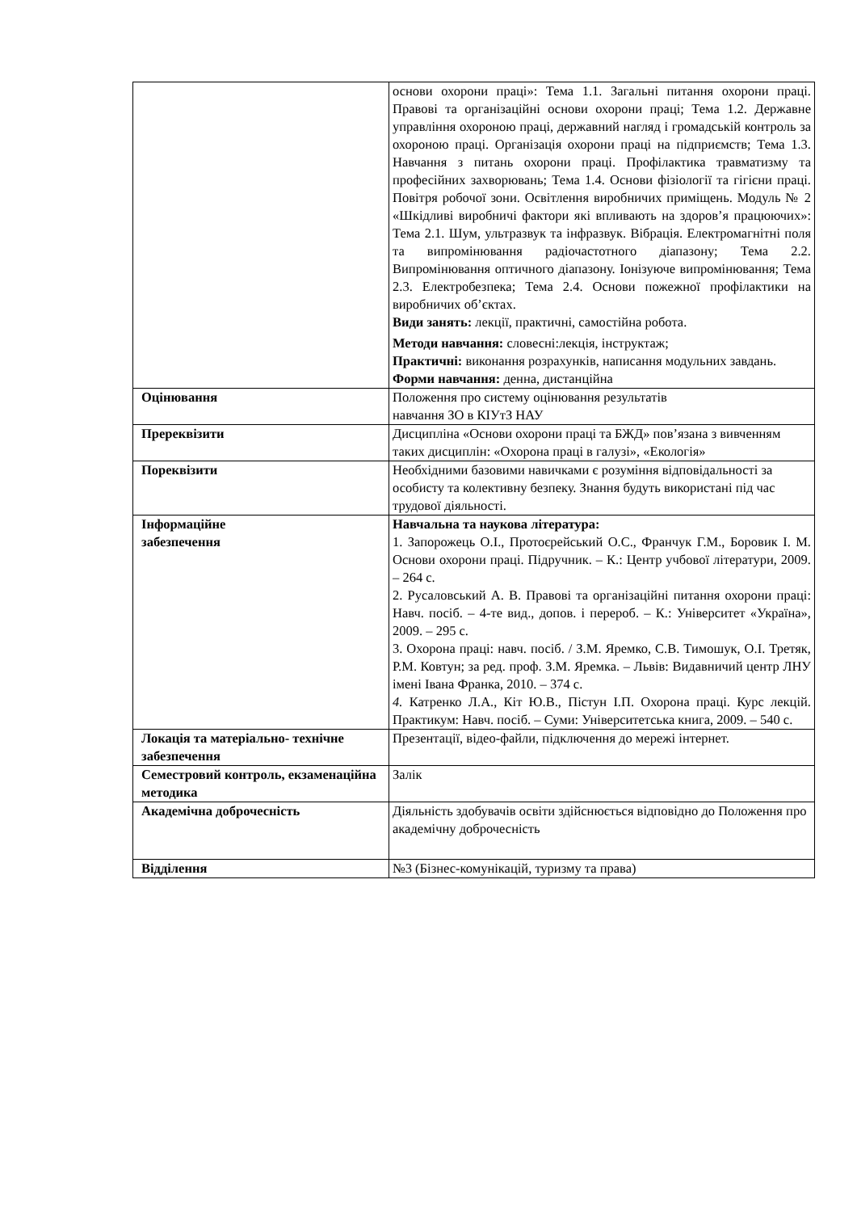| | основи охорони праці»: Тема 1.1. Загальні питання охорони праці. Правові та організаційні основи охорони праці; Тема 1.2. Державне управління охороною праці, державний нагляд і громадській контроль за охороною праці. Організація охорони праці на підприємств; Тема 1.3. Навчання з питань охорони праці. Профілактика травматизму та професійних захворювань; Тема 1.4. Основи фізіології та гігієни праці. Повітря робочої зони. Освітлення виробничих приміщень. Модуль № 2 «Шкідливі виробничі фактори які впливають на здоров’я працюючих»: Тема 2.1. Шум, ультразвук та інфразвук. Вібрація. Електромагнітні поля та випромінювання радіочастотного діапазону; Тема 2.2. Випромінювання оптичного діапазону. Іонізуюче випромінювання; Тема 2.3. Електробезпека; Тема 2.4. Основи пожежної профілактики на виробничих об’єктах. Види занять: лекції, практичні, самостійна робота. Методи навчання: словесні:лекція, інструктаж; Практичні: виконання розрахунків, написання модульних завдань. Форми навчання: денна, дистанційна |
| Оцінювання | Положення про систему оцінювання результатів навчання ЗО в КІУтЗ НАУ |
| Пререквізити | Дисципліна «Основи охорони праці та БЖД» пов’язана з вивченням таких дисциплін: «Охорона праці в галузі», «Екологія» |
| Пореквізити | Необхідними базовими навичками є розуміння відповідальності за особисту та колективну безпеку. Знання будуть використані під час трудової діяльності. |
| Інформаційне забезпечення | Навчальна та наукова література: 1. Запорожець О.І., Протоєрейський О.С., Франчук Г.М., Боровик І. М. Основи охорони праці. Підручник. – К.: Центр учбової літератури, 2009. – 264 с. 2. Русаловський А. В. Правові та організаційні питання охорони праці: Навч. посіб. – 4-те вид., допов. і перероб. – К.: Університет «Україна», 2009. – 295 с. 3. Охорона праці: навч. посіб. / З.М. Яремко, С.В. Тимошук, О.І. Третяк, Р.М. Ковтун; за ред. проф. З.М. Яремка. – Львів: Видавничий центр ЛНУ імені Івана Франка, 2010. – 374 с. 4. Катренко Л.А., Кіт Ю.В., Пістун І.П. Охорона праці. Курс лекцій. Практикум: Навч. посіб. – Суми: Університетська книга, 2009. – 540 с. |
| Локація та матеріально- технічне забезпечення | Презентації, відео-файли, підключення до мережі інтернет. |
| Семестровий контроль, екзаменаційна методика | Залік |
| Академічна доброчесність | Діяльність здобувачів освіти здійснюється відповідно до Положення про академічну доброчесність |
| Відділення | №3 (Бізнес-комунікацій, туризму та права) |